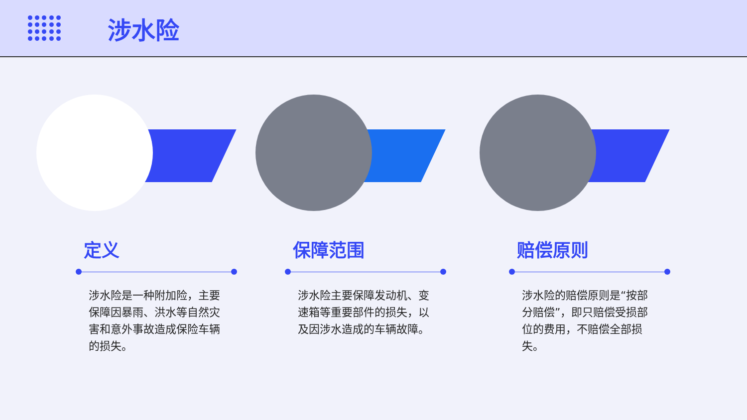涉水险
定义
涉水险是一种附加险，主要保障因暴雨、洪水等自然灾害和意外事故造成保险车辆的损失。
保障范围
涉水险主要保障发动机、变速箱等重要部件的损失，以及因涉水造成的车辆故障。
赔偿原则
涉水险的赔偿原则是“按部分赔偿”，即只赔偿受损部位的费用，不赔偿全部损失。